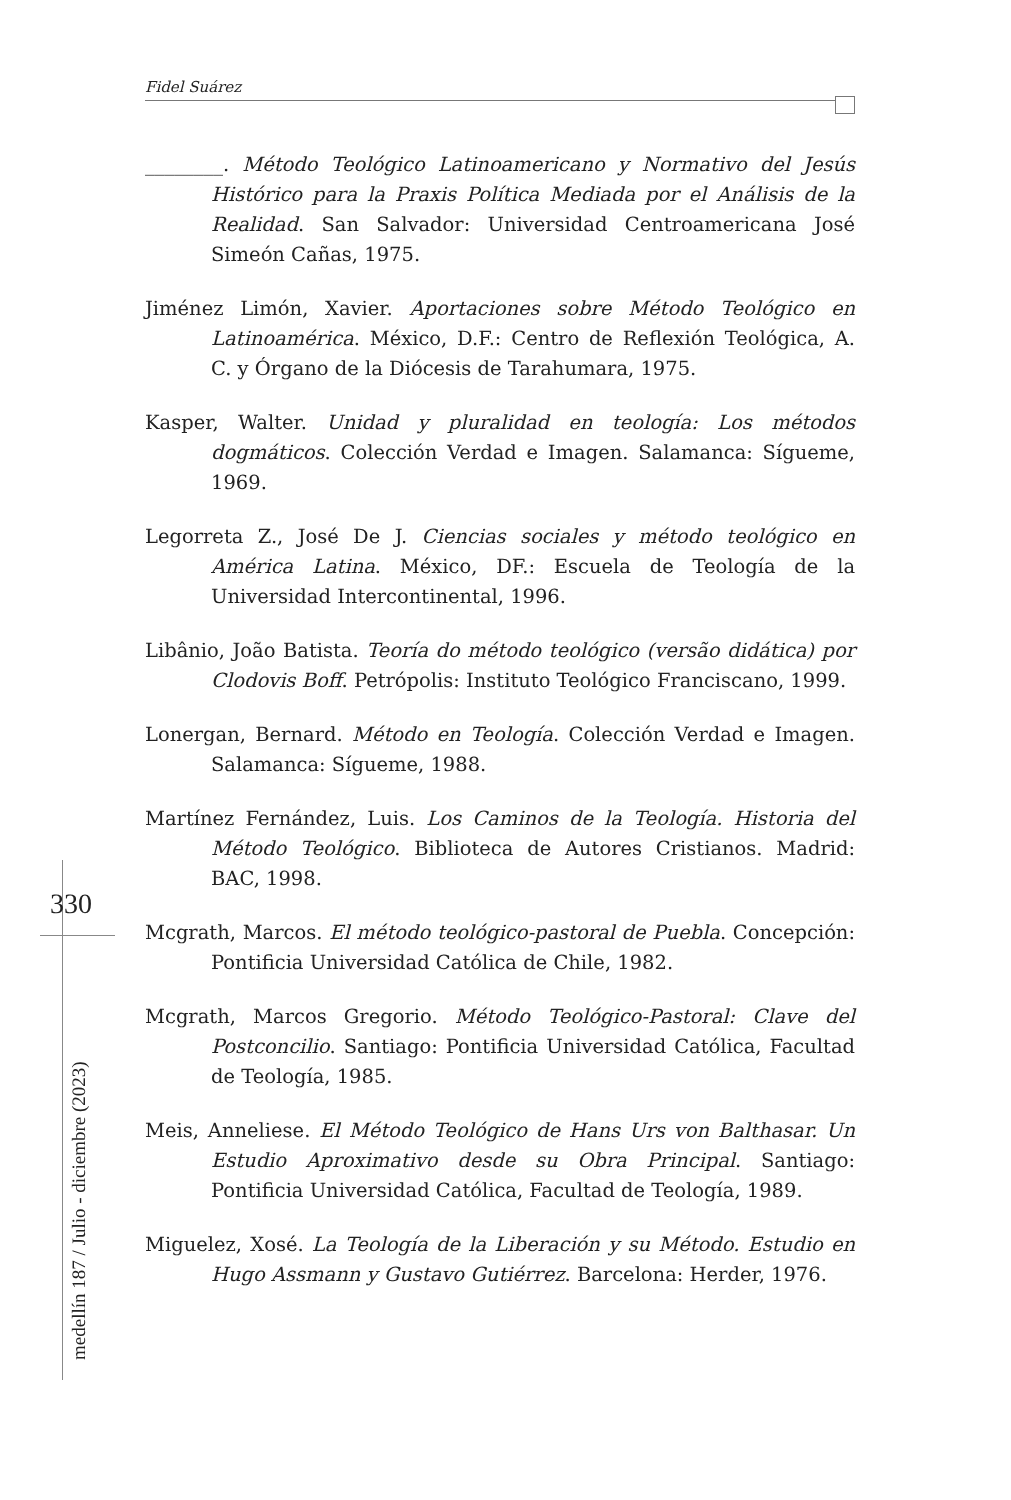Fidel Suárez
________. Método Teológico Latinoamericano y Normativo del Jesús Histórico para la Praxis Política Mediada por el Análisis de la Realidad. San Salvador: Universidad Centroamericana José Simeón Cañas, 1975.
Jiménez Limón, Xavier. Aportaciones sobre Método Teológico en Latinoamérica. México, D.F.: Centro de Reflexión Teológica, A. C. y Órgano de la Diócesis de Tarahumara, 1975.
Kasper, Walter. Unidad y pluralidad en teología: Los métodos dogmáticos. Colección Verdad e Imagen. Salamanca: Sígueme, 1969.
Legorreta Z., José De J. Ciencias sociales y método teológico en América Latina. México, DF.: Escuela de Teología de la Universidad Intercontinental, 1996.
Libânio, João Batista. Teoría do método teológico (versão didática) por Clodovis Boff. Petrópolis: Instituto Teológico Franciscano, 1999.
Lonergan, Bernard. Método en Teología. Colección Verdad e Imagen. Salamanca: Sígueme, 1988.
Martínez Fernández, Luis. Los Caminos de la Teología. Historia del Método Teológico. Biblioteca de Autores Cristianos. Madrid: BAC, 1998.
Mcgrath, Marcos. El método teológico-pastoral de Puebla. Concepción: Pontificia Universidad Católica de Chile, 1982.
Mcgrath, Marcos Gregorio. Método Teológico-Pastoral: Clave del Postconcilio. Santiago: Pontificia Universidad Católica, Facultad de Teología, 1985.
Meis, Anneliese. El Método Teológico de Hans Urs von Balthasar. Un Estudio Aproximativo desde su Obra Principal. Santiago: Pontificia Universidad Católica, Facultad de Teología, 1989.
Miguelez, Xosé. La Teología de la Liberación y su Método. Estudio en Hugo Assmann y Gustavo Gutiérrez. Barcelona: Herder, 1976.
330
medellín 187 / Julio - diciembre (2023)